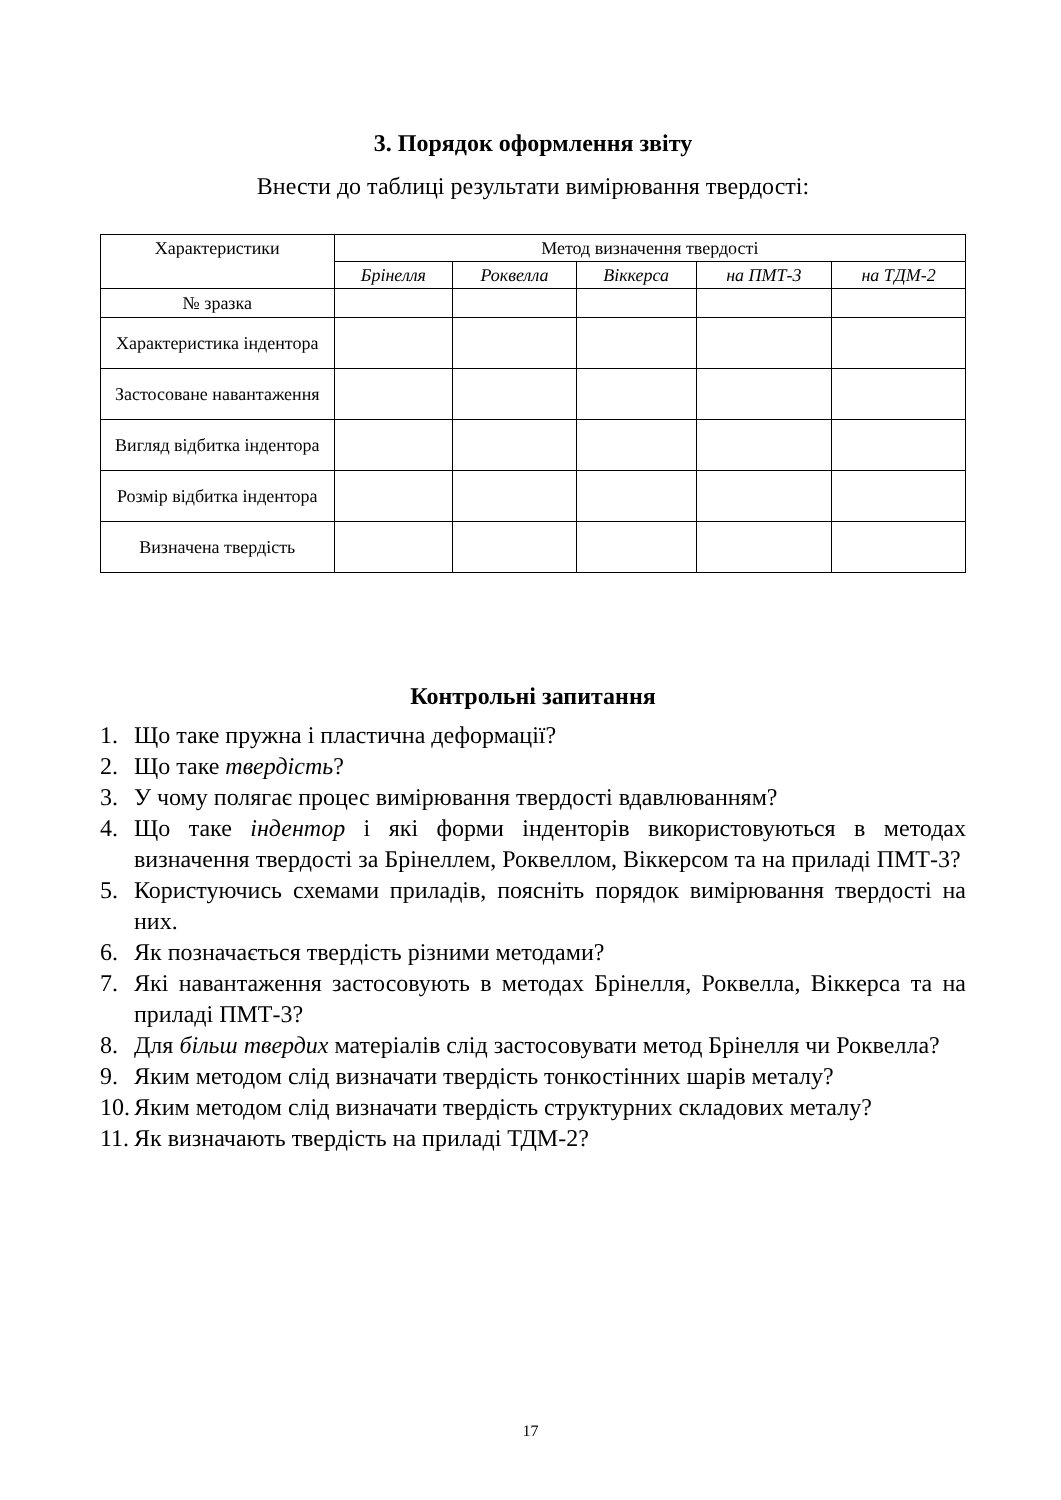3. Порядок оформлення звіту
Внести до таблиці результати вимірювання твердості:
| Характеристики | Метод визначення твердості | | | | |
| --- | --- | --- | --- | --- | --- |
| | Брінелля | Роквелла | Віккерса | на ПМТ-3 | на ТДМ-2 |
| № зразка | | | | | |
| Характеристика індентора | | | | | |
| Застосоване навантаження | | | | | |
| Вигляд відбитка індентора | | | | | |
| Розмір відбитка індентора | | | | | |
| Визначена твердість | | | | | |
Контрольні запитання
1. Що таке пружна і пластична деформації?
2. Що таке твердість?
3. У чому полягає процес вимірювання твердості вдавлюванням?
4. Що таке індентор і які форми інденторів використовуються в методах визначення твердості за Брінеллем, Роквеллом, Віккерсом та на приладі ПМТ-3?
5. Користуючись схемами приладів, поясніть порядок вимірювання твердості на них.
6. Як позначається твердість різними методами?
7. Які навантаження застосовують в методах Брінелля, Роквелла, Віккерса та на приладі ПМТ-3?
8. Для більш твердих матеріалів слід застосовувати метод Брінелля чи Роквелла?
9. Яким методом слід визначати твердість тонкостінних шарів металу?
10. Яким методом слід визначати твердість структурних складових металу?
11. Як визначають твердість на приладі ТДМ-2?
17